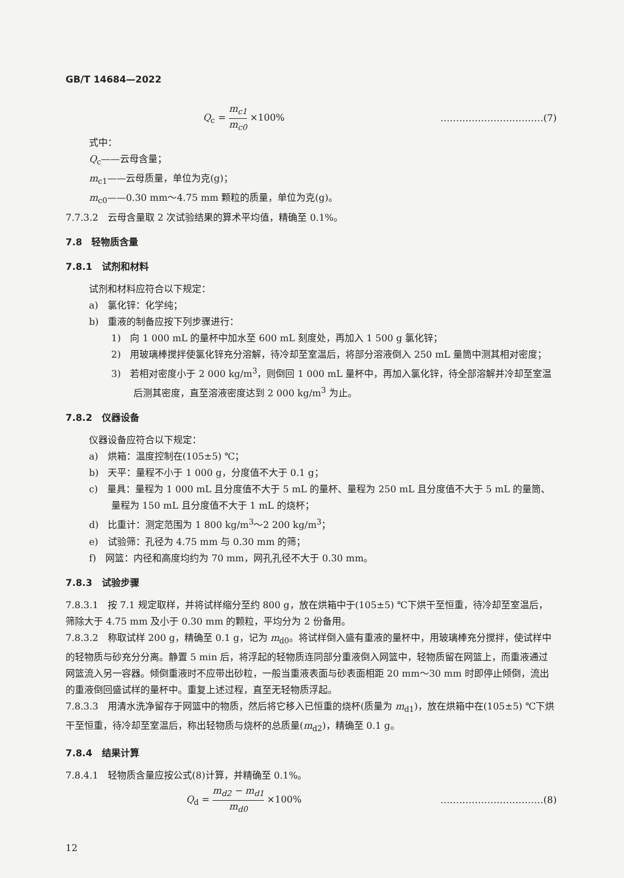GB/T 14684—2022
Q<sub>c</sub> = m<sub>c1</sub> m<sub>c0</sub> ×100% ……………………………(7)
式中：
Q<sub>c</sub>——云母含量；
m<sub>c1</sub>——云母质量，单位为克(g)；
m<sub>c0</sub>——0.30 mm～4.75 mm 颗粒的质量，单位为克(g)。
7.7.3.2　云母含量取 2 次试验结果的算术平均值，精确至 0.1%。
7.8　轻物质含量
7.8.1　试剂和材料
试剂和材料应符合以下规定：
a)　氯化锌：化学纯；
b)　重液的制备应按下列步骤进行：
1)　向 1 000 mL 的量杯中加水至 600 mL 刻度处，再加入 1 500 g 氯化锌；
2)　用玻璃棒搅拌使氯化锌充分溶解，待冷却至室温后，将部分溶液倒入 250 mL 量筒中测其相对密度；
3)　若相对密度小于 2 000 kg/m<sup>3</sup>，则倒回 1 000 mL 量杯中，再加入氯化锌，待全部溶解并冷却至室温后测其密度，直至溶液密度达到 2 000 kg/m<sup>3</sup> 为止。
7.8.2　仪器设备
仪器设备应符合以下规定：
a)　烘箱：温度控制在(105±5) ℃；
b)　天平：量程不小于 1 000 g，分度值不大于 0.1 g；
c)　量具：量程为 1 000 mL 且分度值不大于 5 mL 的量杯、量程为 250 mL 且分度值不大于 5 mL 的量筒、量程为 150 mL 且分度值不大于 1 mL 的烧杯；
d)　比重计：测定范围为 1 800 kg/m<sup>3</sup>～2 200 kg/m<sup>3</sup>；
e)　试验筛：孔径为 4.75 mm 与 0.30 mm 的筛；
f)　网篮：内径和高度均约为 70 mm，网孔孔径不大于 0.30 mm。
7.8.3　试验步骤
7.8.3.1　按 7.1 规定取样，并将试样缩分至约 800 g，放在烘箱中于(105±5) ℃下烘干至恒重，待冷却至室温后，筛除大于 4.75 mm 及小于 0.30 mm 的颗粒，平均分为 2 份备用。
7.8.3.2　称取试样 200 g，精确至 0.1 g，记为 m<sub>d0</sub>。将试样倒入盛有重液的量杯中，用玻璃棒充分搅拌，使试样中的轻物质与砂充分分离。静置 5 min 后，将浮起的轻物质连同部分重液倒入网篮中，轻物质留在网篮上，而重液通过网篮流入另一容器。倾倒重液时不应带出砂粒，一般当重液表面与砂表面相距 20 mm～30 mm 时即停止倾倒，流出的重液倒回盛试样的量杯中。重复上述过程，直至无轻物质浮起。
7.8.3.3　用清水洗净留存于网篮中的物质，然后将它移入已恒重的烧杯(质量为 m<sub>d1</sub>)，放在烘箱中在(105±5) ℃下烘干至恒重，待冷却至室温后，称出轻物质与烧杯的总质量(m<sub>d2</sub>)，精确至 0.1 g。
7.8.4　结果计算
7.8.4.1　轻物质含量应按公式(8)计算，并精确至 0.1%。
Q<sub>d</sub> = m<sub>d2</sub> − m<sub>d1</sub> m<sub>d0</sub> ×100% ……………………………(8)
12